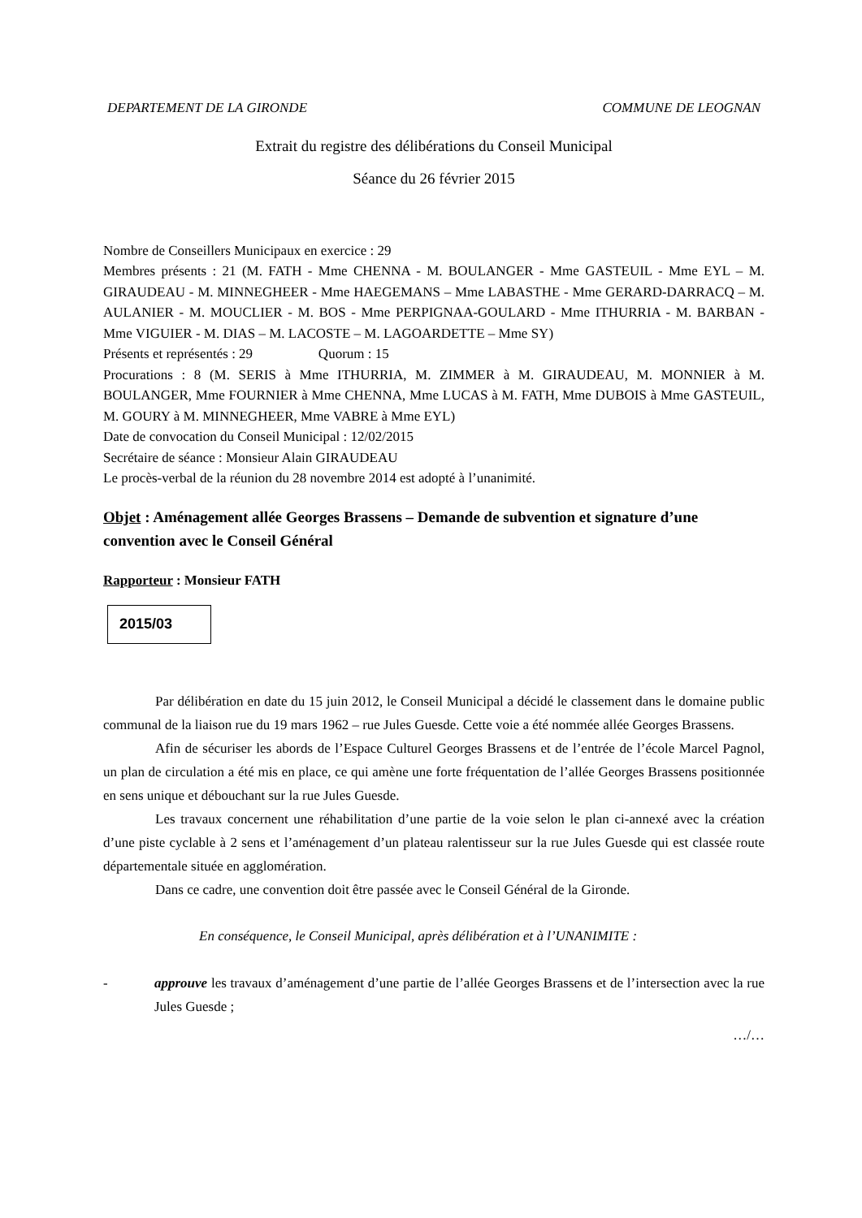DEPARTEMENT DE LA GIRONDE COMMUNE DE LEOGNAN
Extrait du registre des délibérations du Conseil Municipal
Séance du 26 février 2015
Nombre de Conseillers Municipaux en exercice : 29
Membres présents : 21 (M. FATH - Mme CHENNA - M. BOULANGER - Mme GASTEUIL - Mme EYL – M. GIRAUDEAU - M. MINNEGHEER - Mme HAEGEMANS – Mme LABASTHE - Mme GERARD-DARRACQ – M. AULANIER - M. MOUCLIER - M. BOS - Mme PERPIGNAA-GOULARD - Mme ITHURRIA - M. BARBAN - Mme VIGUIER - M. DIAS – M. LACOSTE – M. LAGOARDETTE – Mme SY)
Présents et représentés : 29 Quorum : 15
Procurations : 8 (M. SERIS à Mme ITHURRIA, M. ZIMMER à M. GIRAUDEAU, M. MONNIER à M. BOULANGER, Mme FOURNIER à Mme CHENNA, Mme LUCAS à M. FATH, Mme DUBOIS à Mme GASTEUIL, M. GOURY à M. MINNEGHEER, Mme VABRE à Mme EYL)
Date de convocation du Conseil Municipal : 12/02/2015
Secrétaire de séance : Monsieur Alain GIRAUDEAU
Le procès-verbal de la réunion du 28 novembre 2014 est adopté à l’unanimité.
Objet : Aménagement allée Georges Brassens – Demande de subvention et signature d’une convention avec le Conseil Général
Rapporteur : Monsieur FATH
2015/03
Par délibération en date du 15 juin 2012, le Conseil Municipal a décidé le classement dans le domaine public communal de la liaison rue du 19 mars 1962 – rue Jules Guesde. Cette voie a été nommée allée Georges Brassens.
Afin de sécuriser les abords de l’Espace Culturel Georges Brassens et de l’entrée de l’école Marcel Pagnol, un plan de circulation a été mis en place, ce qui amène une forte fréquentation de l’allée Georges Brassens positionnée en sens unique et débouchant sur la rue Jules Guesde.
Les travaux concernent une réhabilitation d’une partie de la voie selon le plan ci-annexé avec la création d’une piste cyclable à 2 sens et l’aménagement d’un plateau ralentisseur sur la rue Jules Guesde qui est classée route départementale située en agglomération.
Dans ce cadre, une convention doit être passée avec le Conseil Général de la Gironde.
En conséquence, le Conseil Municipal, après délibération et à l’UNANIMITE :
- approuve les travaux d’aménagement d’une partie de l’allée Georges Brassens et de l’intersection avec la rue Jules Guesde ;
…/…